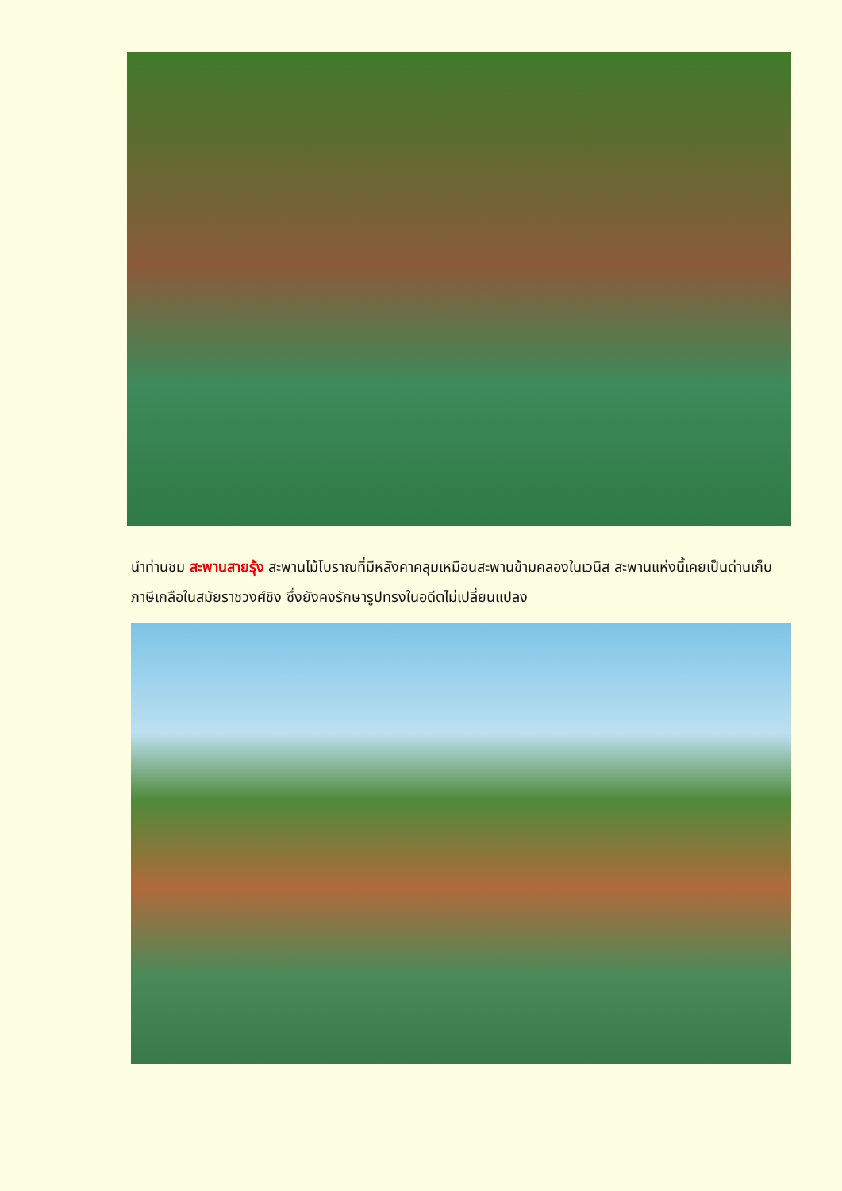นำท่านชม สะพานสายรุ้ง สะพานไม้โบราณที่มีหลังคาคลุมเหมือนสะพานข้ามคลองในเวนิส สะพานแห่งนี้เคยเป็นด่านเก็บภาษีเกลือในสมัยราชวงศ์ชิง ซึ่งยังคงรักษารูปทรงในอดีตไม่เปลี่ยนแปลง